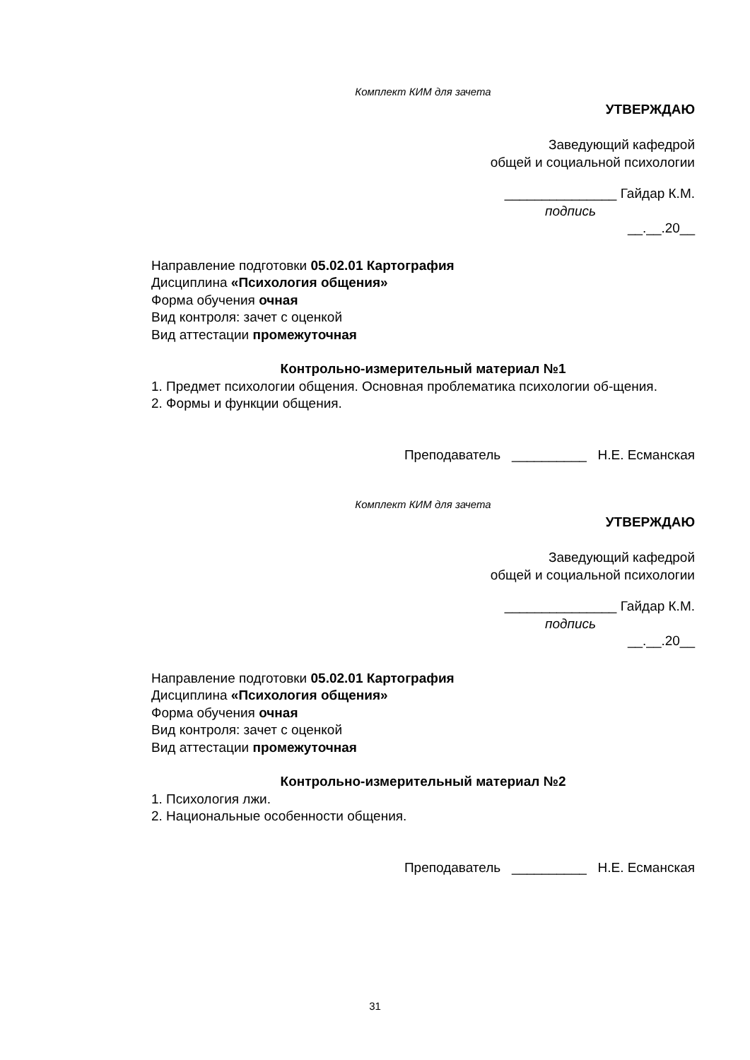Комплект КИМ для зачета
УТВЕРЖДАЮ
Заведующий кафедрой
общей и социальной психологии
_______________ Гайдар К.М.
подпись
__.__.20__
Направление подготовки 05.02.01 Картография
Дисциплина «Психология общения»
Форма обучения очная
Вид контроля: зачет с оценкой
Вид аттестации промежуточная
Контрольно-измерительный материал №1
1. Предмет психологии общения. Основная проблематика психологии об-щения.
2. Формы и функции общения.
Преподаватель __________ Н.Е. Есманская
Комплект КИМ для зачета
УТВЕРЖДАЮ
Заведующий кафедрой
общей и социальной психологии
_______________ Гайдар К.М.
подпись
__.__.20__
Направление подготовки 05.02.01 Картография
Дисциплина «Психология общения»
Форма обучения очная
Вид контроля: зачет с оценкой
Вид аттестации промежуточная
Контрольно-измерительный материал №2
1. Психология лжи.
2. Национальные особенности общения.
Преподаватель __________ Н.Е. Есманская
31